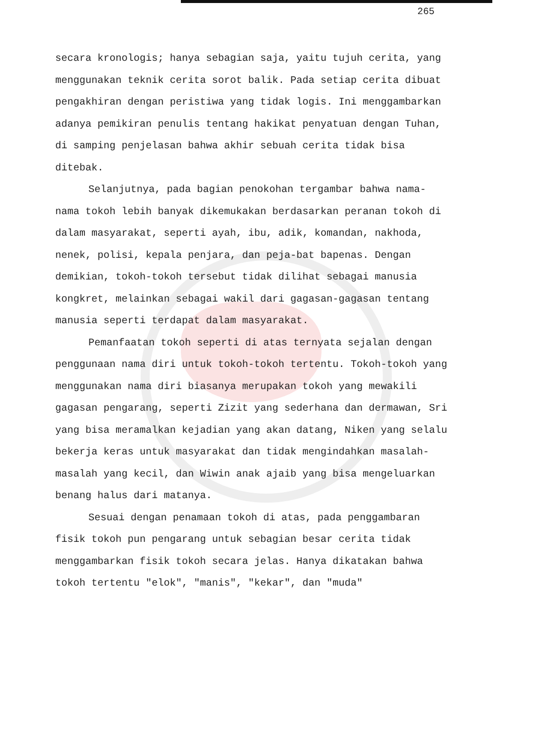265
secara kronologis; hanya sebagian saja, yaitu tujuh cerita, yang menggunakan teknik cerita sorot balik. Pada setiap cerita dibuat pengakhiran dengan peristiwa yang tidak logis. Ini menggambarkan adanya pemikiran penulis tentang hakikat penyatuan dengan Tuhan, di samping penjelasan bahwa akhir sebuah cerita tidak bisa ditebak.
Selanjutnya, pada bagian penokohan tergambar bahwa nama-nama tokoh lebih banyak dikemukakan berdasarkan peranan tokoh di dalam masyarakat, seperti ayah, ibu, adik, komandan, nakhoda, nenek, polisi, kepala penjara, dan peja-bat bapenas. Dengan demikian, tokoh-tokoh tersebut tidak dilihat sebagai manusia kongkret, melainkan sebagai wakil dari gagasan-gagasan tentang manusia seperti terdapat dalam masyarakat.
Pemanfaatan tokoh seperti di atas ternyata sejalan dengan penggunaan nama diri untuk tokoh-tokoh tertentu. Tokoh-tokoh yang menggunakan nama diri biasanya merupakan tokoh yang mewakili gagasan pengarang, seperti Zizit yang sederhana dan dermawan, Sri yang bisa meramalkan kejadian yang akan datang, Niken yang selalu bekerja keras untuk masyarakat dan tidak mengindahkan masalah-masalah yang kecil, dan Wiwin anak ajaib yang bisa mengeluarkan benang halus dari matanya.
Sesuai dengan penamaan tokoh di atas, pada penggambaran fisik tokoh pun pengarang untuk sebagian besar cerita tidak menggambarkan fisik tokoh secara jelas. Hanya dikatakan bahwa tokoh tertentu "elok", "manis", "kekar", dan "muda"